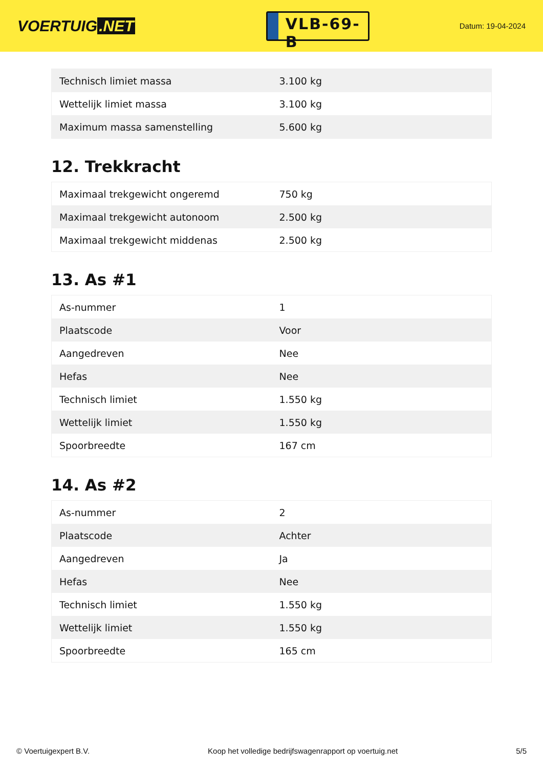VOERTUIG.NET
VLB-69-B
Datum: 19-04-2024
| Technisch limiet massa | 3.100 kg |
| Wettelijk limiet massa | 3.100 kg |
| Maximum massa samenstelling | 5.600 kg |
12. Trekkracht
| Maximaal trekgewicht ongeremd | 750 kg |
| Maximaal trekgewicht autonoom | 2.500 kg |
| Maximaal trekgewicht middenas | 2.500 kg |
13. As #1
| As-nummer | 1 |
| Plaatscode | Voor |
| Aangedreven | Nee |
| Hefas | Nee |
| Technisch limiet | 1.550 kg |
| Wettelijk limiet | 1.550 kg |
| Spoorbreedte | 167 cm |
14. As #2
| As-nummer | 2 |
| Plaatscode | Achter |
| Aangedreven | Ja |
| Hefas | Nee |
| Technisch limiet | 1.550 kg |
| Wettelijk limiet | 1.550 kg |
| Spoorbreedte | 165 cm |
© Voertuigexpert B.V. Koop het volledige bedrijfswagenrapport op voertuig.net 5/5